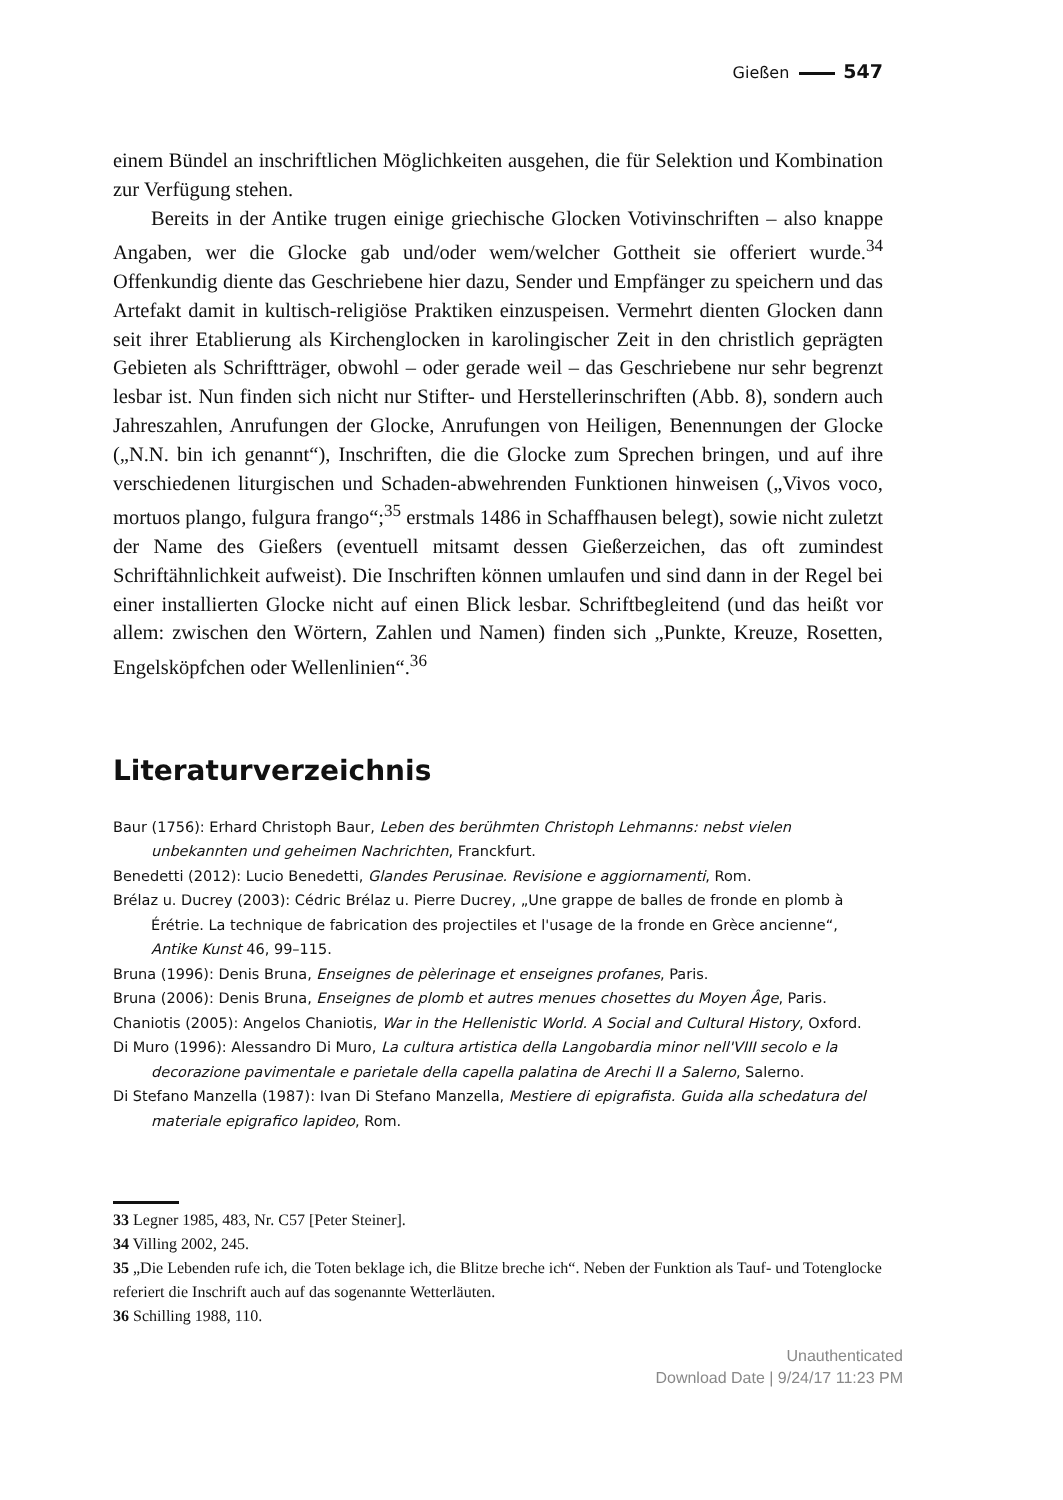Gießen 547
einem Bündel an inschriftlichen Möglichkeiten ausgehen, die für Selektion und Kombination zur Verfügung stehen.
Bereits in der Antike trugen einige griechische Glocken Votivinschriften – also knappe Angaben, wer die Glocke gab und/oder wem/welcher Gottheit sie offeriert wurde.<sup>34</sup> Offenkundig diente das Geschriebene hier dazu, Sender und Empfänger zu speichern und das Artefakt damit in kultisch-religiöse Praktiken einzuspeisen. Vermehrt dienten Glocken dann seit ihrer Etablierung als Kirchenglocken in karolingischer Zeit in den christlich geprägten Gebieten als Schriftträger, obwohl – oder gerade weil – das Geschriebene nur sehr begrenzt lesbar ist. Nun finden sich nicht nur Stifter- und Herstellerinschriften (Abb. 8), sondern auch Jahreszahlen, Anrufungen der Glocke, Anrufungen von Heiligen, Benennungen der Glocke („N.N. bin ich genannt“), Inschriften, die die Glocke zum Sprechen bringen, und auf ihre verschiedenen liturgischen und Schaden-abwehrenden Funktionen hinweisen („Vivos voco, mortuos plango, fulgura frango“;<sup>35</sup> erstmals 1486 in Schaffhausen belegt), sowie nicht zuletzt der Name des Gießers (eventuell mitsamt dessen Gießerzeichen, das oft zumindest Schriftähnlichkeit aufweist). Die Inschriften können umlaufen und sind dann in der Regel bei einer installierten Glocke nicht auf einen Blick lesbar. Schriftbegleitend (und das heißt vor allem: zwischen den Wörtern, Zahlen und Namen) finden sich „Punkte, Kreuze, Rosetten, Engelsköpfchen oder Wellenlinien“.<sup>36</sup>
Literaturverzeichnis
Baur (1756): Erhard Christoph Baur, Leben des berühmten Christoph Lehmanns: nebst vielen unbekannten und geheimen Nachrichten, Franckfurt.
Benedetti (2012): Lucio Benedetti, Glandes Perusinae. Revisione e aggiornamenti, Rom.
Brélaz u. Ducrey (2003): Cédric Brélaz u. Pierre Ducrey, „Une grappe de balles de fronde en plomb à Érétrie. La technique de fabrication des projectiles et l'usage de la fronde en Grèce ancienne“, Antike Kunst 46, 99–115.
Bruna (1996): Denis Bruna, Enseignes de pèlerinage et enseignes profanes, Paris.
Bruna (2006): Denis Bruna, Enseignes de plomb et autres menues chosettes du Moyen Âge, Paris.
Chaniotis (2005): Angelos Chaniotis, War in the Hellenistic World. A Social and Cultural History, Oxford.
Di Muro (1996): Alessandro Di Muro, La cultura artistica della Langobardia minor nell'VIII secolo e la decorazione pavimentale e parietale della capella palatina de Arechi II a Salerno, Salerno.
Di Stefano Manzella (1987): Ivan Di Stefano Manzella, Mestiere di epigrafista. Guida alla schedatura del materiale epigrafico lapideo, Rom.
33 Legner 1985, 483, Nr. C57 [Peter Steiner].
34 Villing 2002, 245.
35 „Die Lebenden rufe ich, die Toten beklage ich, die Blitze breche ich“. Neben der Funktion als Tauf- und Totenglocke referiert die Inschrift auch auf das sogenannte Wetterläuten.
36 Schilling 1988, 110.
Unauthenticated
Download Date | 9/24/17 11:23 PM